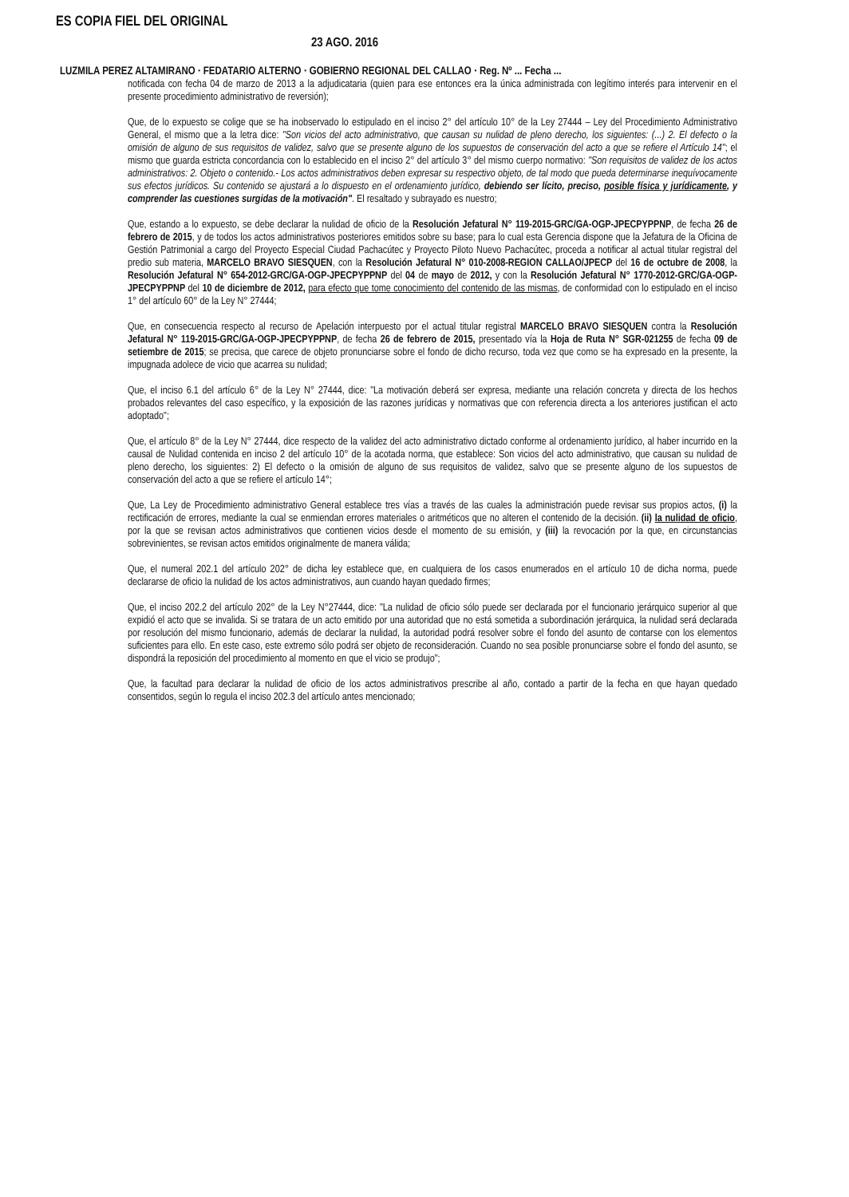ES COPIA FIEL DEL ORIGINAL
23 AGO. 2016
LUZMILA PEREZ ALTAMIRANO · FEDATARIO ALTERNO · GOBIERNO REGIONAL DEL CALLAO · Reg. Nº ... Fecha ...
notificada con fecha 04 de marzo de 2013 a la adjudicataria (quien para ese entonces era la única administrada con legítimo interés para intervenir en el presente procedimiento administrativo de reversión);
Que, de lo expuesto se colige que se ha inobservado lo estipulado en el inciso 2° del artículo 10° de la Ley 27444 – Ley del Procedimiento Administrativo General, el mismo que a la letra dice: "Son vicios del acto administrativo, que causan su nulidad de pleno derecho, los siguientes: (...) 2. El defecto o la omisión de alguno de sus requisitos de validez, salvo que se presente alguno de los supuestos de conservación del acto a que se refiere el Artículo 14"; el mismo que guarda estricta concordancia con lo establecido en el inciso 2° del artículo 3° del mismo cuerpo normativo: "Son requisitos de validez de los actos administrativos: 2. Objeto o contenido.- Los actos administrativos deben expresar su respectivo objeto, de tal modo que pueda determinarse inequívocamente sus efectos jurídicos. Su contenido se ajustará a lo dispuesto en el ordenamiento jurídico, debiendo ser lícito, preciso, posible física y jurídicamente, y comprender las cuestiones surgidas de la motivación". El resaltado y subrayado es nuestro;
Que, estando a lo expuesto, se debe declarar la nulidad de oficio de la Resolución Jefatural N° 119-2015-GRC/GA-OGP-JPECPYPPNP, de fecha 26 de febrero de 2015, y de todos los actos administrativos posteriores emitidos sobre su base; para lo cual esta Gerencia dispone que la Jefatura de la Oficina de Gestión Patrimonial a cargo del Proyecto Especial Ciudad Pachacútec y Proyecto Piloto Nuevo Pachacútec, proceda a notificar al actual titular registral del predio sub materia, MARCELO BRAVO SIESQUEN, con la Resolución Jefatural N° 010-2008-REGION CALLAO/JPECP del 16 de octubre de 2008, la Resolución Jefatural N° 654-2012-GRC/GA-OGP-JPECPYPPNP del 04 de mayo de 2012, y con la Resolución Jefatural N° 1770-2012-GRC/GA-OGP-JPECPYPPNP del 10 de diciembre de 2012, para efecto que tome conocimiento del contenido de las mismas, de conformidad con lo estipulado en el inciso 1° del artículo 60° de la Ley N° 27444;
Que, en consecuencia respecto al recurso de Apelación interpuesto por el actual titular registral MARCELO BRAVO SIESQUEN contra la Resolución Jefatural N° 119-2015-GRC/GA-OGP-JPECPYPPNP, de fecha 26 de febrero de 2015, presentado vía la Hoja de Ruta N° SGR-021255 de fecha 09 de setiembre de 2015; se precisa, que carece de objeto pronunciarse sobre el fondo de dicho recurso, toda vez que como se ha expresado en la presente, la impugnada adolece de vicio que acarrea su nulidad;
Que, el inciso 6.1 del artículo 6° de la Ley N° 27444, dice: "La motivación deberá ser expresa, mediante una relación concreta y directa de los hechos probados relevantes del caso específico, y la exposición de las razones jurídicas y normativas que con referencia directa a los anteriores justifican el acto adoptado";
Que, el artículo 8° de la Ley N° 27444, dice respecto de la validez del acto administrativo dictado conforme al ordenamiento jurídico, al haber incurrido en la causal de Nulidad contenida en inciso 2 del artículo 10° de la acotada norma, que establece: Son vicios del acto administrativo, que causan su nulidad de pleno derecho, los siguientes: 2) El defecto o la omisión de alguno de sus requisitos de validez, salvo que se presente alguno de los supuestos de conservación del acto a que se refiere el artículo 14°;
Que, La Ley de Procedimiento administrativo General establece tres vías a través de las cuales la administración puede revisar sus propios actos, (i) la rectificación de errores, mediante la cual se enmiendan errores materiales o aritméticos que no alteren el contenido de la decisión. (ii) la nulidad de oficio, por la que se revisan actos administrativos que contienen vicios desde el momento de su emisión, y (iii) la revocación por la que, en circunstancias sobrevinientes, se revisan actos emitidos originalmente de manera válida;
Que, el numeral 202.1 del artículo 202° de dicha ley establece que, en cualquiera de los casos enumerados en el artículo 10 de dicha norma, puede declararse de oficio la nulidad de los actos administrativos, aun cuando hayan quedado firmes;
Que, el inciso 202.2 del artículo 202° de la Ley N°27444, dice: "La nulidad de oficio sólo puede ser declarada por el funcionario jerárquico superior al que expidió el acto que se invalida. Si se tratara de un acto emitido por una autoridad que no está sometida a subordinación jerárquica, la nulidad será declarada por resolución del mismo funcionario, además de declarar la nulidad, la autoridad podrá resolver sobre el fondo del asunto de contarse con los elementos suficientes para ello. En este caso, este extremo sólo podrá ser objeto de reconsideración. Cuando no sea posible pronunciarse sobre el fondo del asunto, se dispondrá la reposición del procedimiento al momento en que el vicio se produjo";
Que, la facultad para declarar la nulidad de oficio de los actos administrativos prescribe al año, contado a partir de la fecha en que hayan quedado consentidos, según lo regula el inciso 202.3 del artículo antes mencionado;